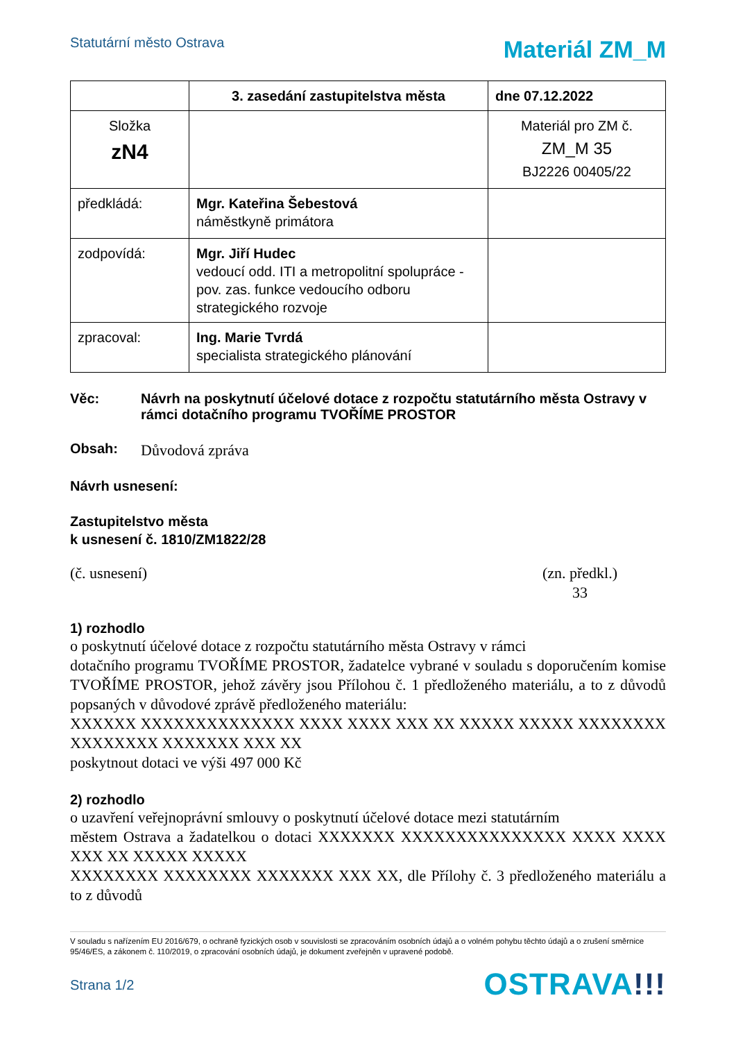Statutární město Ostrava
Materiál ZM_M
| | 3. zasedání zastupitelstva města | dne 07.12.2022 |
| Složka zN4 | | Materiál pro ZM č. ZM_M 35 BJ2226 00405/22 |
| předkládá: | Mgr. Kateřina Šebestová náměstkyně primátora | |
| zodpovídá: | Mgr. Jiří Hudec vedoucí odd. ITI a metropolitní spolupráce - pov. zas. funkce vedoucího odboru strategického rozvoje | |
| zpracoval: | Ing. Marie Tvrdá specialista strategického plánování | |
Věc: Návrh na poskytnutí účelové dotace z rozpočtu statutárního města Ostravy v rámci dotačního programu TVOŘÍME PROSTOR
Obsah:
Důvodová zpráva
Návrh usnesení:
Zastupitelstvo města
k usnesení č. 1810/ZM1822/28
(č. usnesení) (zn. předkl.)
33
1) rozhodlo
o poskytnutí účelové dotace z rozpočtu statutárního města Ostravy v rámci
dotačního programu TVOŘÍME PROSTOR, žadatelce vybrané v souladu s doporučením komise TVOŘÍME PROSTOR, jehož závěry jsou Přílohou č. 1 předloženého materiálu, a to z důvodů popsaných v důvodové zprávě předloženého materiálu:
XXXXXX XXXXXXXXXXXXXX XXXX XXXX XXX XX XXXXX XXXXX XXXXXXXX XXXXXXXX XXXXXXX XXX XX
poskytnout dotaci ve výši 497 000 Kč
2) rozhodlo
o uzavření veřejnoprávní smlouvy o poskytnutí účelové dotace mezi statutárním
městem Ostrava a žadatelkou o dotaci XXXXXXX XXXXXXXXXXXXXXX XXXX XXXX XXX XX XXXXX XXXXX
XXXXXXXX XXXXXXXX XXXXXXX XXX XX, dle Přílohy č. 3 předloženého materiálu a to z důvodů
V souladu s nařízením EU 2016/679, o ochraně fyzických osob v souvislosti se zpracováním osobních údajů a o volném pohybu těchto údajů a o zrušení směrnice 95/46/ES, a zákonem č. 110/2019, o zpracování osobních údajů, je dokument zveřejněn v upravené podobě.
Strana 1/2
OSTRAVA!!!